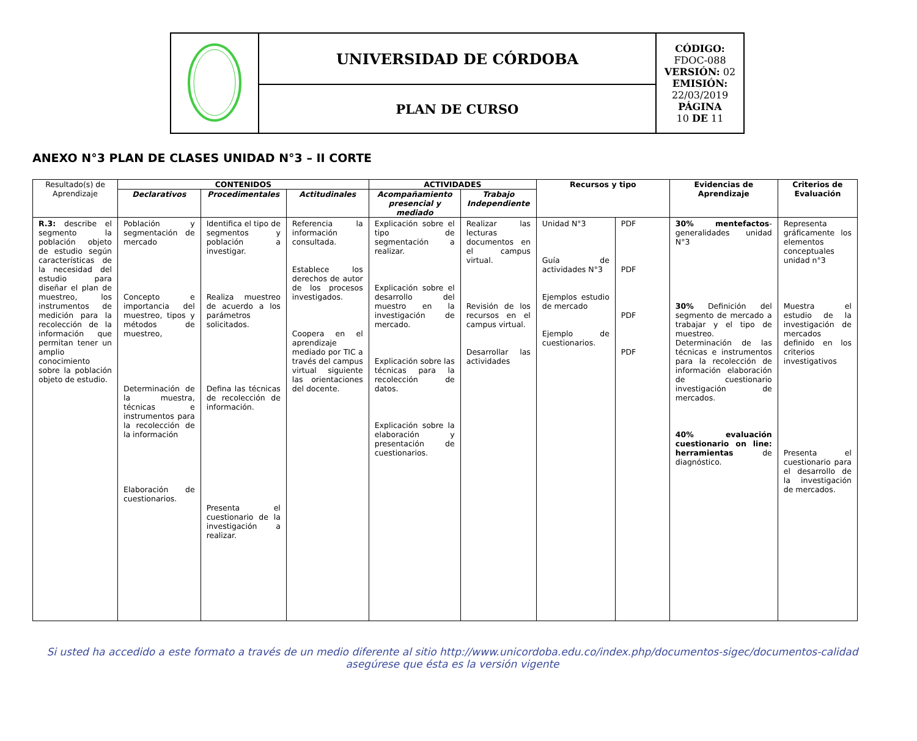| | UNIVERSIDAD DE CÓRDOBA | CÓDIGO: FDOC-088 VERSIÓN: 02 EMISIÓN: 22/03/2019 PÁGINA 10 DE 11 |
| | PLAN DE CURSO | |
ANEXO N°3 PLAN DE CLASES UNIDAD N°3 – II CORTE
| Resultado(s) de Aprendizaje | CONTENIDOS | | | ACTIVIDADES | | Recursos y tipo | | Evidencias de Aprendizaje | Criterios de Evaluación |
| --- | --- | --- | --- | --- | --- | --- | --- | --- | --- |
| | Declarativos | Procedimentales | Actitudinales | Acompañamiento presencial y mediado | Trabajo Independiente | | | | |
| R.3: describe el segmento la población objeto de estudio según características de la necesidad del estudio para diseñar el plan de muestreo, los instrumentos de medición para la recolección de la información que permitan tener un amplio conocimiento sobre la población objeto de estudio. | Población y segmentación de mercado Concepto e importancia del muestreo, tipos y métodos de muestreo, Determinación de la muestra, técnicas e instrumentos para la recolección de la información Elaboración de cuestionarios. | Identifica el tipo de segmentos y población a investigar. Realiza muestreo de acuerdo a los parámetros solicitados. Defina las técnicas de recolección de información. Presenta el cuestionario de la investigación a realizar. | Referencia la información consultada. Establece los derechos de autor de los procesos investigados. Coopera en el aprendizaje mediado por TIC a través del campus virtual siguiente las orientaciones del docente. | Explicación sobre el tipo de segmentación a realizar. Explicación sobre el desarrollo del muestro en la investigación de mercado. Explicación sobre las técnicas para la recolección de datos. Explicación sobre la elaboración y presentación de cuestionarios. | Realizar las lecturas documentos en el campus virtual. Revisión de los recursos en el campus virtual. Desarrollar las actividades | Unidad N°3 Guía de actividades N°3 Ejemplos estudio de mercado Ejemplo de cuestionarios. | PDF PDF PDF PDF | 30% mentefactos -generalidades unidad N°3 30% Definición del segmento de mercado a trabajar y el tipo de muestreo. Determinación de las técnicas e instrumentos para la recolección de información elaboración de cuestionario investigación de mercados. 40% evaluación cuestionario on line: herramientas de diagnóstico. | Representa gráficamente los elementos conceptuales unidad n°3 Muestra el estudio de la investigación de mercados definido en los criterios investigativos Presenta el cuestionario para el desarrollo de la investigación de mercados. |
Si usted ha accedido a este formato a través de un medio diferente al sitio http://www.unicordoba.edu.co/index.php/documentos-sigec/documentos-calidad
asegúrese que ésta es la versión vigente